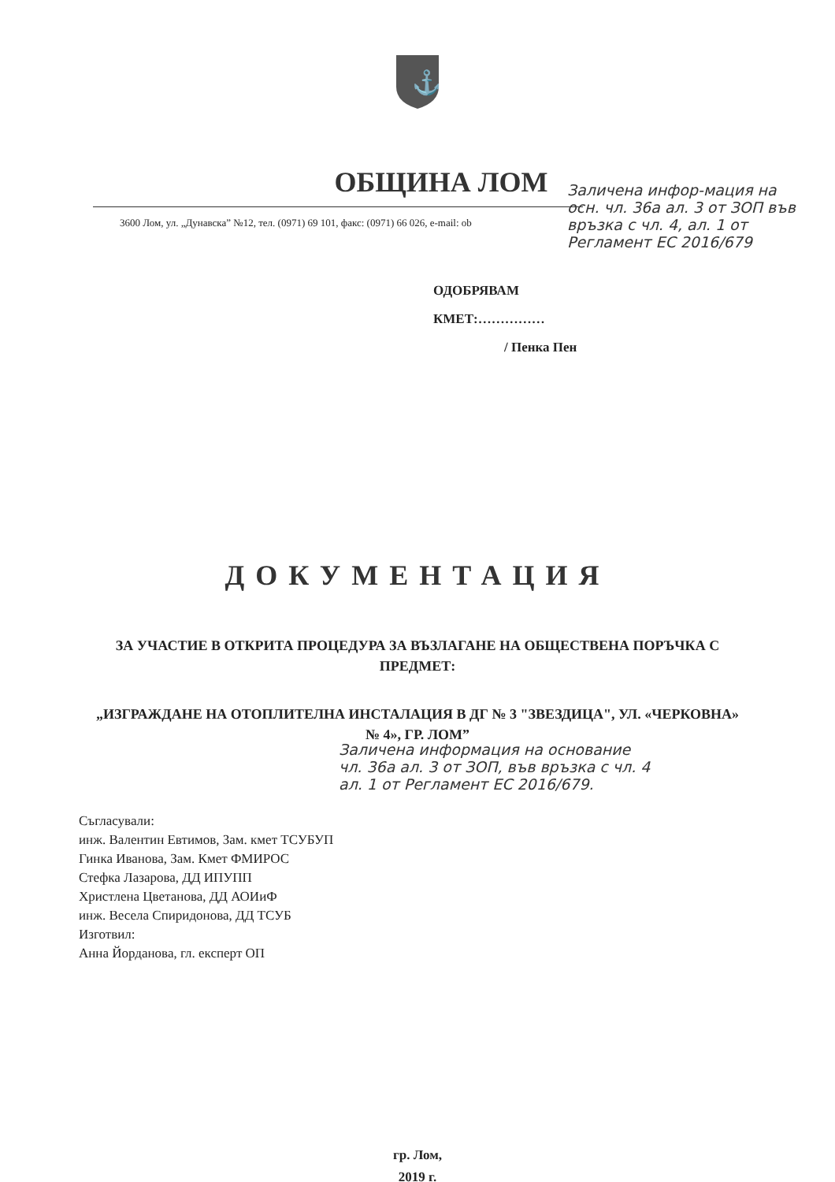⚓
ОБЩИНА ЛОМ
3600 Лом, ул. „Дунавска” №12, тел. (0971) 69 101, факс: (0971) 66 026, e-mail: ob
ОДОБРЯВАМ
КМЕТ:……………
/ Пенка Пен
ДОКУМЕНТАЦИЯ
ЗА УЧАСТИЕ В ОТКРИТА ПРОЦЕДУРА ЗА ВЪЗЛАГАНЕ НА ОБЩЕСТВЕНА ПОРЪЧКА С ПРЕДМЕТ:
„ИЗГРАЖДАНЕ НА ОТОПЛИТЕЛНА ИНСТАЛАЦИЯ В ДГ № 3 "ЗВЕЗДИЦА", УЛ. «ЧЕРКОВНА» № 4», ГР. ЛОМ”
Съгласували:
инж. Валентин Евтимов, Зам. кмет ТСУБУП
Гинка Иванова, Зам. Кмет ФМИРОС
Стефка Лазарова, ДД ИПУПП
Христлена Цветанова, ДД АОИиФ
инж. Весела Спиридонова, ДД ТСУБ
Изготвил:
Анна Йорданова, гл. експерт ОП
гр. Лом,
2019 г.
Заличена инфор-мация на осн. чл. 36а ал. 3 от ЗОП във връзка с чл. 4, ал. 1 от Регламент ЕС 2016/679
Заличена информация на основание чл. 36а ал. 3 от ЗОП, във връзка с чл. 4 ал. 1 от Регламент ЕС 2016/679.